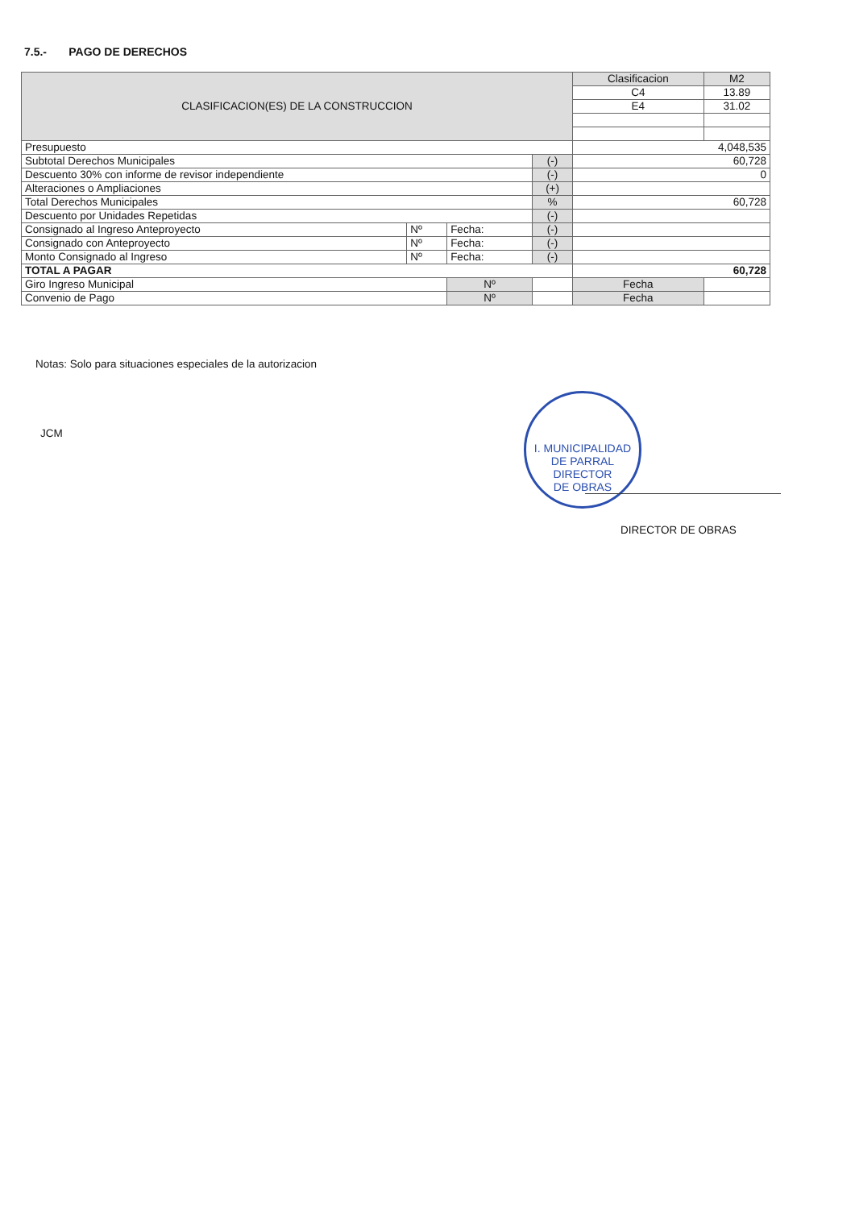7.5.- PAGO DE DERECHOS
| CLASIFICACION(ES) DE LA CONSTRUCCION | | | | Clasificacion | | M2 |
| | | | | C4 | | 13.89 |
| | | | | E4 | | 31.02 |
| Presupuesto | | | | 4,048,535 | | |
| Subtotal Derechos Municipales | | | (-) | 60,728 | | |
| Descuento 30% con informe de revisor independiente | | | (-) | 0 | | |
| Alteraciones o Ampliaciones | | | (+) | | | |
| Total Derechos Municipales | | | % | 60,728 | | |
| Descuento por Unidades Repetidas | | | (-) | | | |
| Consignado al Ingreso Anteproyecto | Nº | Fecha: | (-) | | | |
| Consignado con Anteproyecto | Nº | Fecha: | (-) | | | |
| Monto Consignado al Ingreso | Nº | Fecha: | (-) | | | |
| TOTAL A PAGAR | | | | 60,728 | | |
| Giro Ingreso Municipal | | Nº | | | Fecha | |
| Convenio de Pago | | Nº | | | Fecha | |
Notas: Solo para situaciones especiales de la autorizacion
JCM
I. MUNICIPALIDAD DE PARRAL
DIRECTOR
DE OBRAS
DIRECTOR DE OBRAS